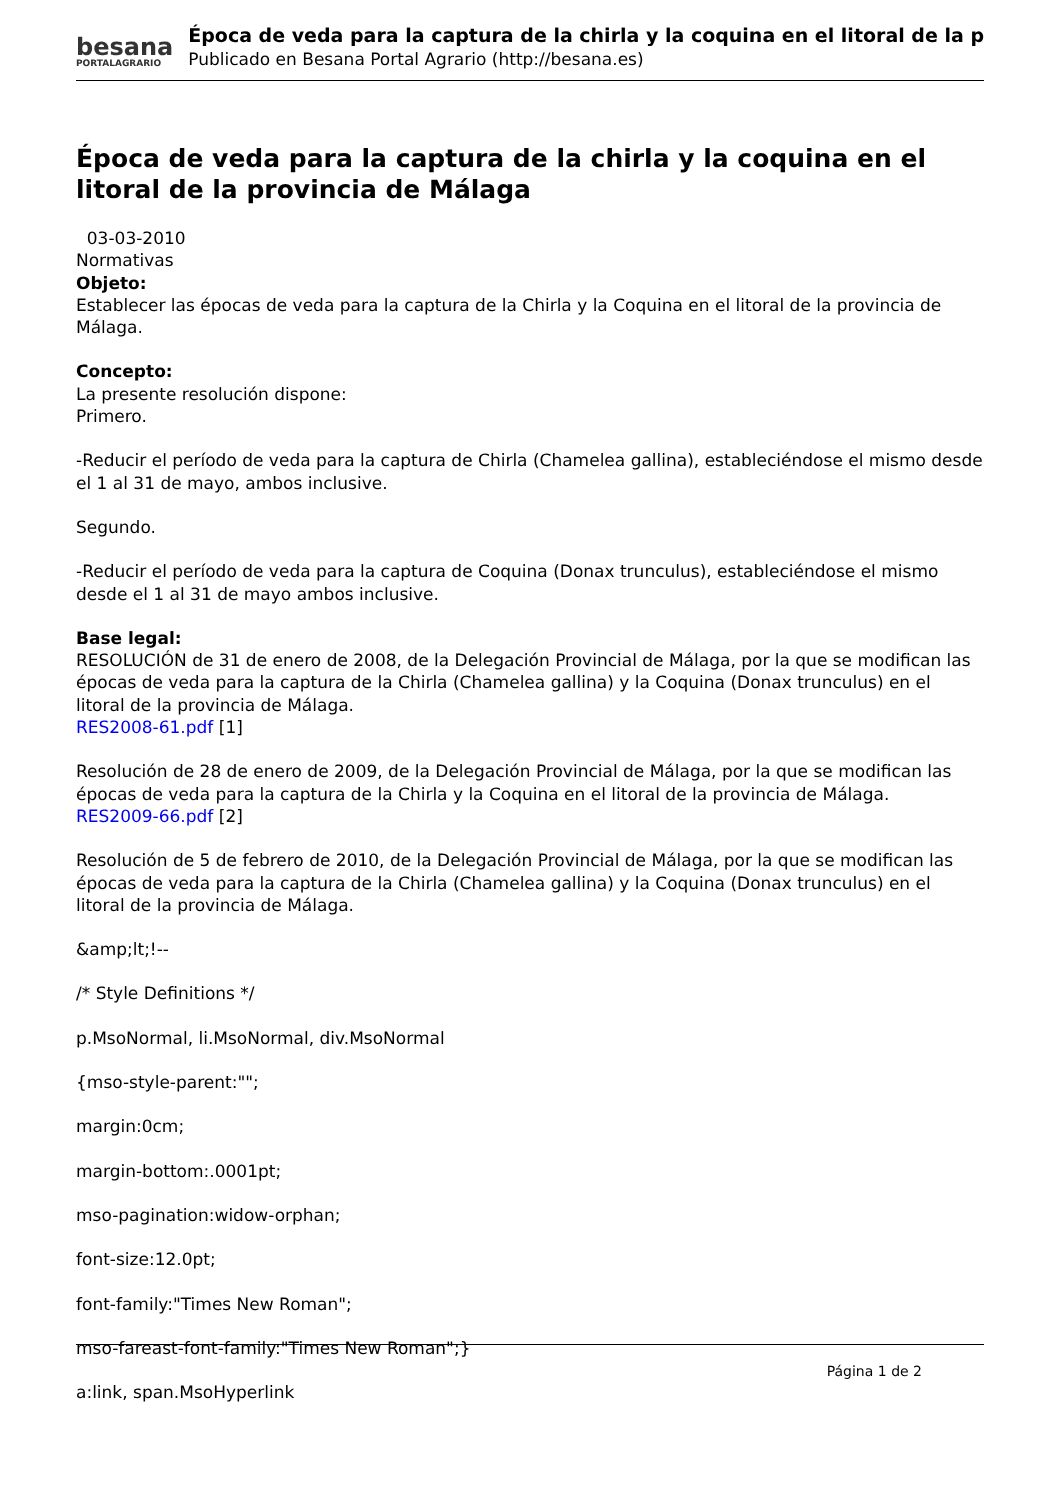besana
PORTALAGRARIO
Época de veda para la captura de la chirla y la coquina en el litoral de la p
Publicado en Besana Portal Agrario (http://besana.es)
Época de veda para la captura de la chirla y la coquina en el litoral de la provincia de Málaga
03-03-2010
Normativas
Objeto:
Establecer las épocas de veda para la captura de la Chirla y la Coquina en el litoral de la provincia de Málaga.
Concepto:
La presente resolución dispone:
Primero.
-Reducir el período de veda para la captura de Chirla (Chamelea gallina), estableciéndose el mismo desde el 1 al 31 de mayo, ambos inclusive.
Segundo.
-Reducir el período de veda para la captura de Coquina (Donax trunculus), estableciéndose el mismo desde el 1 al 31 de mayo ambos inclusive.
Base legal:
RESOLUCIÓN de 31 de enero de 2008, de la Delegación Provincial de Málaga, por la que se modifican las épocas de veda para la captura de la Chirla (Chamelea gallina) y la Coquina (Donax trunculus) en el litoral de la provincia de Málaga.
RES2008-61.pdf [1]
Resolución de 28 de enero de 2009, de la Delegación Provincial de Málaga, por la que se modifican las épocas de veda para la captura de la Chirla y la Coquina en el litoral de la provincia de Málaga.
RES2009-66.pdf [2]
Resolución de 5 de febrero de 2010, de la Delegación Provincial de Málaga, por la que se modifican las épocas de veda para la captura de la Chirla (Chamelea gallina) y la Coquina (Donax trunculus) en el litoral de la provincia de Málaga.
&amp;lt;!--
/* Style Definitions */
p.MsoNormal, li.MsoNormal, div.MsoNormal
{mso-style-parent:"";
margin:0cm;
margin-bottom:.0001pt;
mso-pagination:widow-orphan;
font-size:12.0pt;
font-family:"Times New Roman";
mso-fareast-font-family:"Times New Roman";}
a:link, span.MsoHyperlink
Página 1 de 2